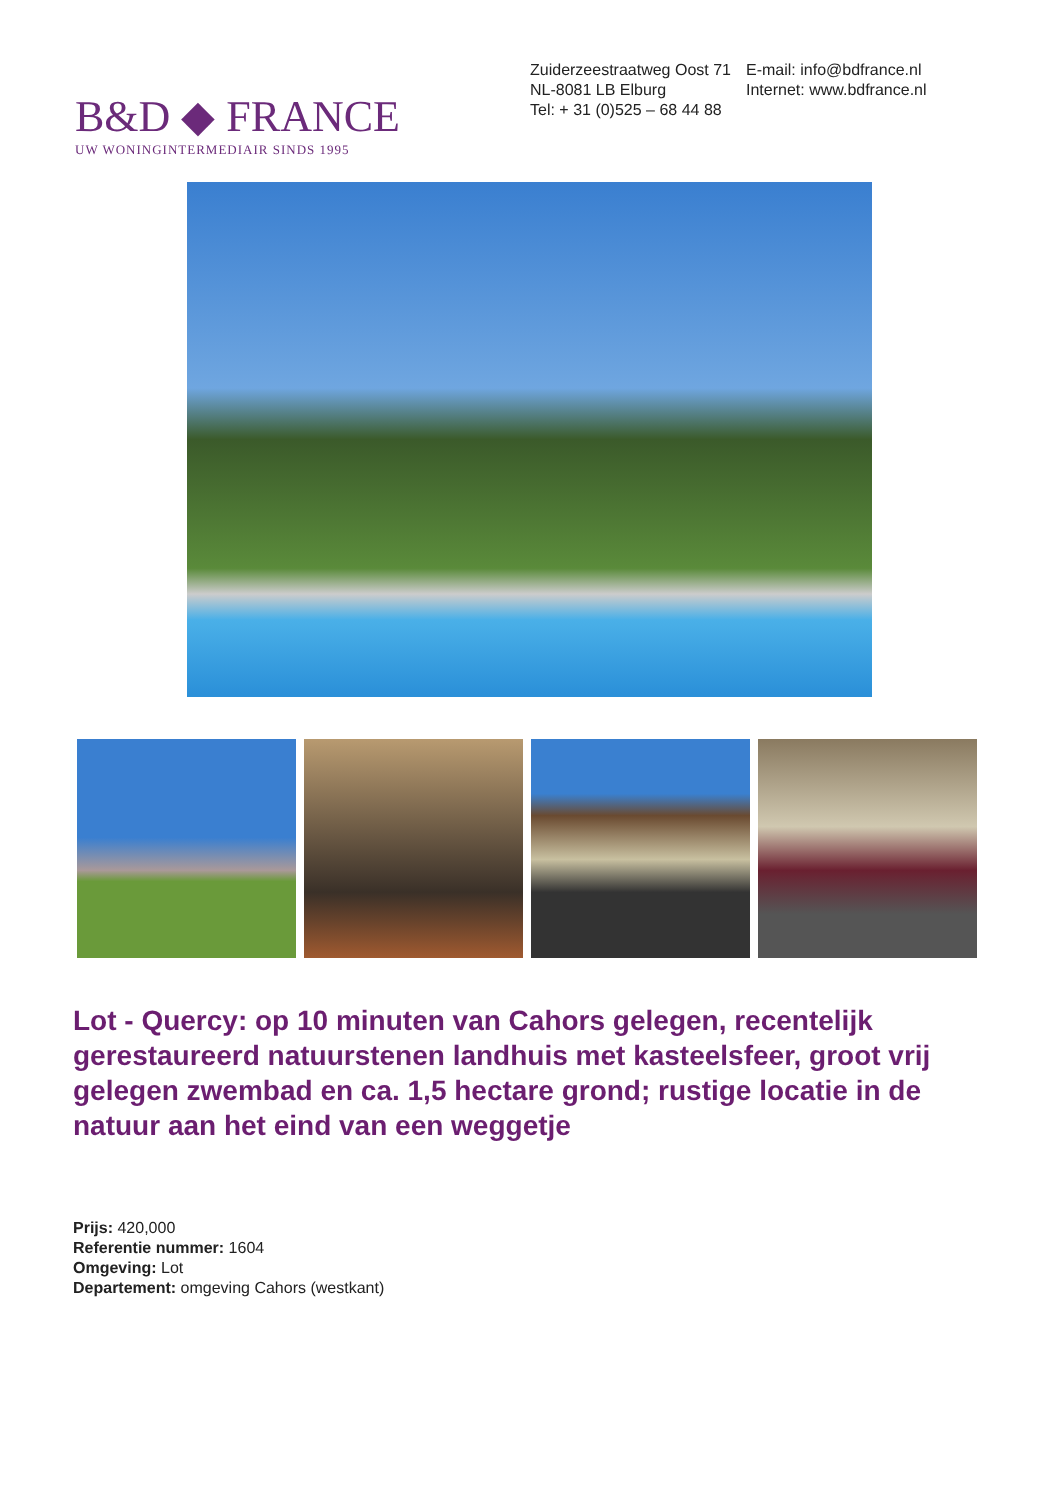B&D ◆ FRANCE
UW WONINGINTERMEDIAIR SINDS 1995
Zuiderzeestraatweg Oost 71
NL-8081 LB Elburg
Tel: + 31 (0)525 – 68 44 88
E-mail: info@bdfrance.nl
Internet: www.bdfrance.nl
Lot - Quercy: op 10 minuten van Cahors gelegen, recentelijk gerestaureerd natuurstenen landhuis met kasteelsfeer, groot vrij gelegen zwembad en ca. 1,5 hectare grond; rustige locatie in de natuur aan het eind van een weggetje
Prijs: 420,000
Referentie nummer: 1604
Omgeving: Lot
Departement: omgeving Cahors (westkant)